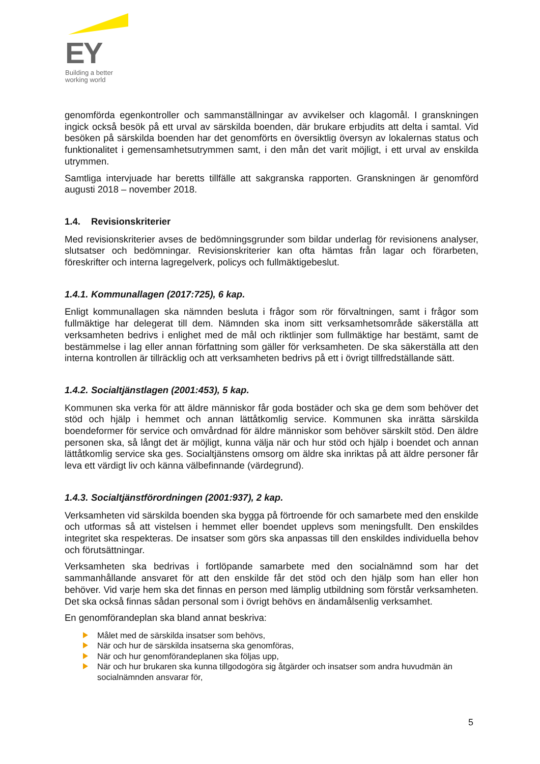EY
Building a better
working world
genomförda egenkontroller och sammanställningar av avvikelser och klagomål. I granskningen ingick också besök på ett urval av särskilda boenden, där brukare erbjudits att delta i samtal. Vid besöken på särskilda boenden har det genomförts en översiktlig översyn av lokalernas status och funktionalitet i gemensamhetsutrymmen samt, i den mån det varit möjligt, i ett urval av enskilda utrymmen.
Samtliga intervjuade har beretts tillfälle att sakgranska rapporten. Granskningen är genomförd augusti 2018 – november 2018.
1.4. Revisionskriterier
Med revisionskriterier avses de bedömningsgrunder som bildar underlag för revisionens analyser, slutsatser och bedömningar. Revisionskriterier kan ofta hämtas från lagar och förarbeten, föreskrifter och interna lagregelverk, policys och fullmäktigebeslut.
1.4.1. Kommunallagen (2017:725), 6 kap.
Enligt kommunallagen ska nämnden besluta i frågor som rör förvaltningen, samt i frågor som fullmäktige har delegerat till dem. Nämnden ska inom sitt verksamhetsområde säkerställa att verksamheten bedrivs i enlighet med de mål och riktlinjer som fullmäktige har bestämt, samt de bestämmelse i lag eller annan författning som gäller för verksamheten. De ska säkerställa att den interna kontrollen är tillräcklig och att verksamheten bedrivs på ett i övrigt tillfredställande sätt.
1.4.2. Socialtjänstlagen (2001:453), 5 kap.
Kommunen ska verka för att äldre människor får goda bostäder och ska ge dem som behöver det stöd och hjälp i hemmet och annan lättåtkomlig service. Kommunen ska inrätta särskilda boendeformer för service och omvårdnad för äldre människor som behöver särskilt stöd. Den äldre personen ska, så långt det är möjligt, kunna välja när och hur stöd och hjälp i boendet och annan lättåtkomlig service ska ges. Socialtjänstens omsorg om äldre ska inriktas på att äldre personer får leva ett värdigt liv och känna välbefinnande (värdegrund).
1.4.3. Socialtjänstförordningen (2001:937), 2 kap.
Verksamheten vid särskilda boenden ska bygga på förtroende för och samarbete med den enskilde och utformas så att vistelsen i hemmet eller boendet upplevs som meningsfullt. Den enskildes integritet ska respekteras. De insatser som görs ska anpassas till den enskildes individuella behov och förutsättningar.
Verksamheten ska bedrivas i fortlöpande samarbete med den socialnämnd som har det sammanhållande ansvaret för att den enskilde får det stöd och den hjälp som han eller hon behöver. Vid varje hem ska det finnas en person med lämplig utbildning som förstår verksamheten. Det ska också finnas sådan personal som i övrigt behövs en ändamålsenlig verksamhet.
En genomförandeplan ska bland annat beskriva:
Målet med de särskilda insatser som behövs,
När och hur de särskilda insatserna ska genomföras,
När och hur genomförandeplanen ska följas upp,
När och hur brukaren ska kunna tillgodogöra sig åtgärder och insatser som andra huvudmän än socialnämnden ansvarar för,
5